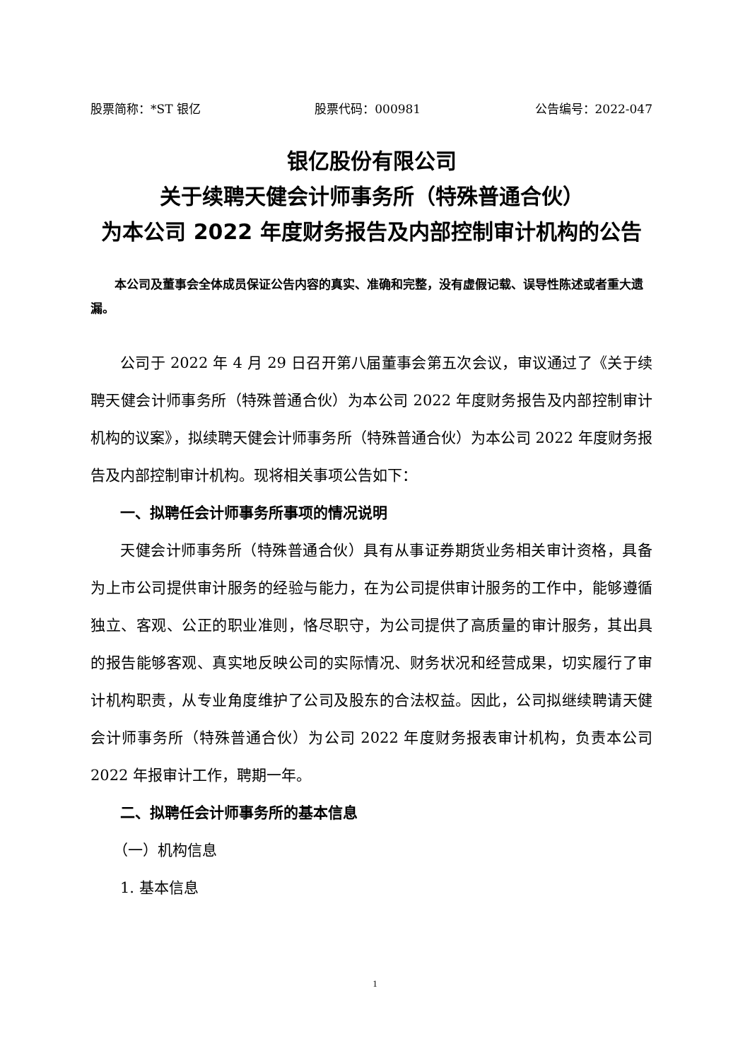股票简称：*ST 银亿 股票代码：000981 公告编号：2022-047
银亿股份有限公司
关于续聘天健会计师事务所（特殊普通合伙）
为本公司 2022 年度财务报告及内部控制审计机构的公告
本公司及董事会全体成员保证公告内容的真实、准确和完整，没有虚假记载、误导性陈述或者重大遗漏。
公司于 2022 年 4 月 29 日召开第八届董事会第五次会议，审议通过了《关于续聘天健会计师事务所（特殊普通合伙）为本公司 2022 年度财务报告及内部控制审计机构的议案》，拟续聘天健会计师事务所（特殊普通合伙）为本公司 2022 年度财务报告及内部控制审计机构。现将相关事项公告如下：
一、拟聘任会计师事务所事项的情况说明
天健会计师事务所（特殊普通合伙）具有从事证券期货业务相关审计资格，具备为上市公司提供审计服务的经验与能力，在为公司提供审计服务的工作中，能够遵循独立、客观、公正的职业准则，恪尽职守，为公司提供了高质量的审计服务，其出具的报告能够客观、真实地反映公司的实际情况、财务状况和经营成果，切实履行了审计机构职责，从专业角度维护了公司及股东的合法权益。因此，公司拟继续聘请天健会计师事务所（特殊普通合伙）为公司 2022 年度财务报表审计机构，负责本公司 2022 年报审计工作，聘期一年。
二、拟聘任会计师事务所的基本信息
（一）机构信息
1. 基本信息
1